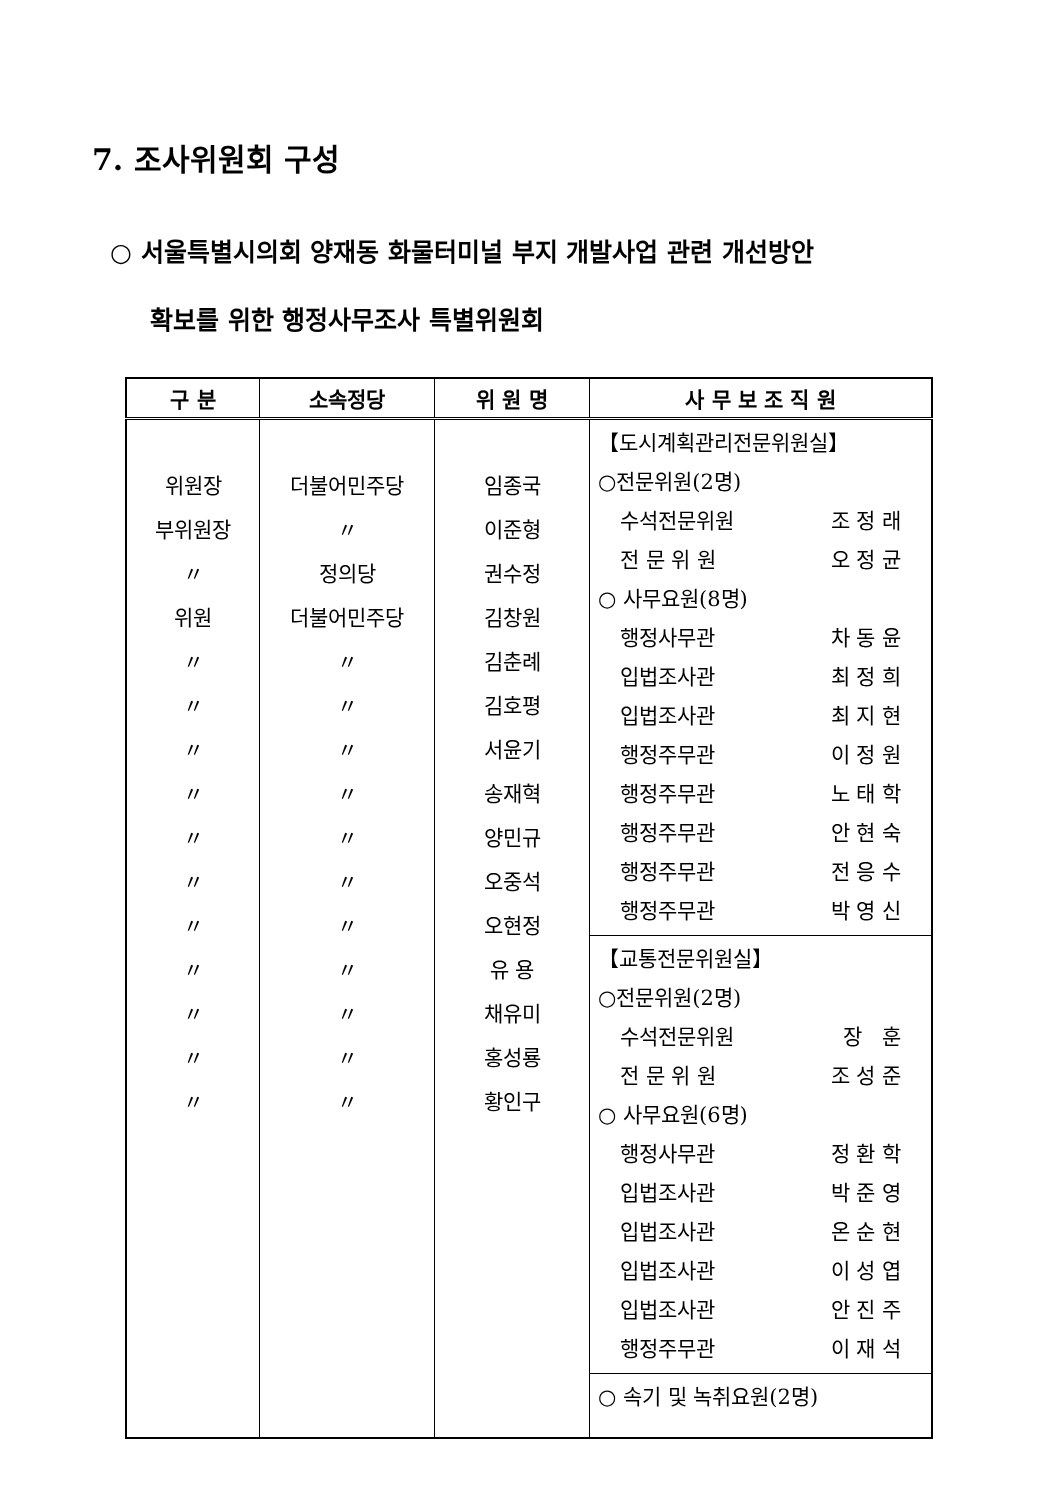7. 조사위원회 구성
○ 서울특별시의회 양재동 화물터미널 부지 개발사업 관련 개선방안
확보를 위한 행정사무조사 특별위원회
| 구 분 | 소속정당 | 위 원 명 | 사 무 보 조 직 원 |
| --- | --- | --- | --- |
| 위원장 부위원장 〃 위원 〃 〃 〃 〃 〃 〃 〃 〃 〃 〃 〃 | 더불어민주당 〃 정의당 더불어민주당 〃 〃 〃 〃 〃 〃 〃 〃 〃 〃 〃 | 임종국 이준형 권수정 김창원 김춘례 김호평 서윤기 송재혁 양민규 오중석 오현정 유 용 채유미 홍성룡 황인구 | 【도시계획관리전문위원실】 ○전문위원(2명) 수석전문위원 조 정 래 전 문 위 원 오 정 균 ○ 사무요원(8명) 행정사무관 차 동 윤 입법조사관 최 정 희 입법조사관 최 지 현 행정주무관 이 정 원 행정주무관 노 태 학 행정주무관 안 현 숙 행정주무관 전 응 수 행정주무관 박 영 신 【교통전문위원실】 ○전문위원(2명) 수석전문위원 장 훈 전 문 위 원 조 성 준 ○ 사무요원(6명) 행정사무관 정 환 학 입법조사관 박 준 영 입법조사관 온 순 현 입법조사관 이 성 엽 입법조사관 안 진 주 행정주무관 이 재 석 ○ 속기 및 녹취요원(2명) |